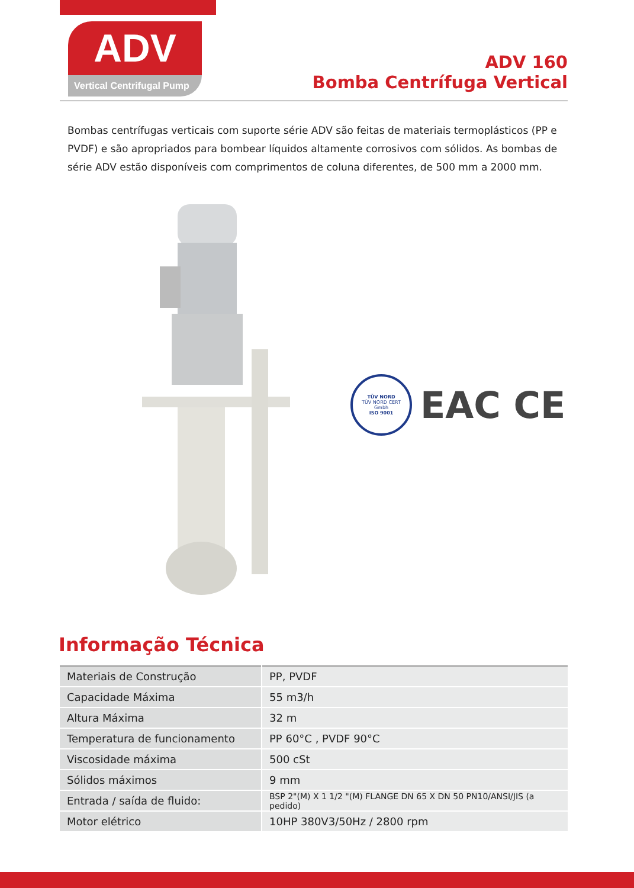ADV
Vertical Centrifugal Pump
ADV 160
Bomba Centrífuga Vertical
Bombas centrífugas verticais com suporte série ADV são feitas de materiais termoplásticos (PP e PVDF) e são apropriados para bombear líquidos altamente corrosivos com sólidos. As bombas de série ADV estão disponíveis com comprimentos de coluna diferentes, de 500 mm a 2000 mm.
TÜV NORD
TÜV NORD CERT
Gmbh
ISO 9001
EAC CE
Informação Técnica
| Materiais de Construção | PP, PVDF |
| Capacidade Máxima | 55 m3/h |
| Altura Máxima | 32 m |
| Temperatura de funcionamento | PP 60°C , PVDF 90°C |
| Viscosidade máxima | 500 cSt |
| Sólidos máximos | 9 mm |
| Entrada / saída de fluido: | BSP 2"(M) X 1 1/2 "(M) FLANGE DN 65 X DN 50 PN10/ANSI/JIS (a pedido) |
| Motor elétrico | 10HP 380V3/50Hz / 2800 rpm |